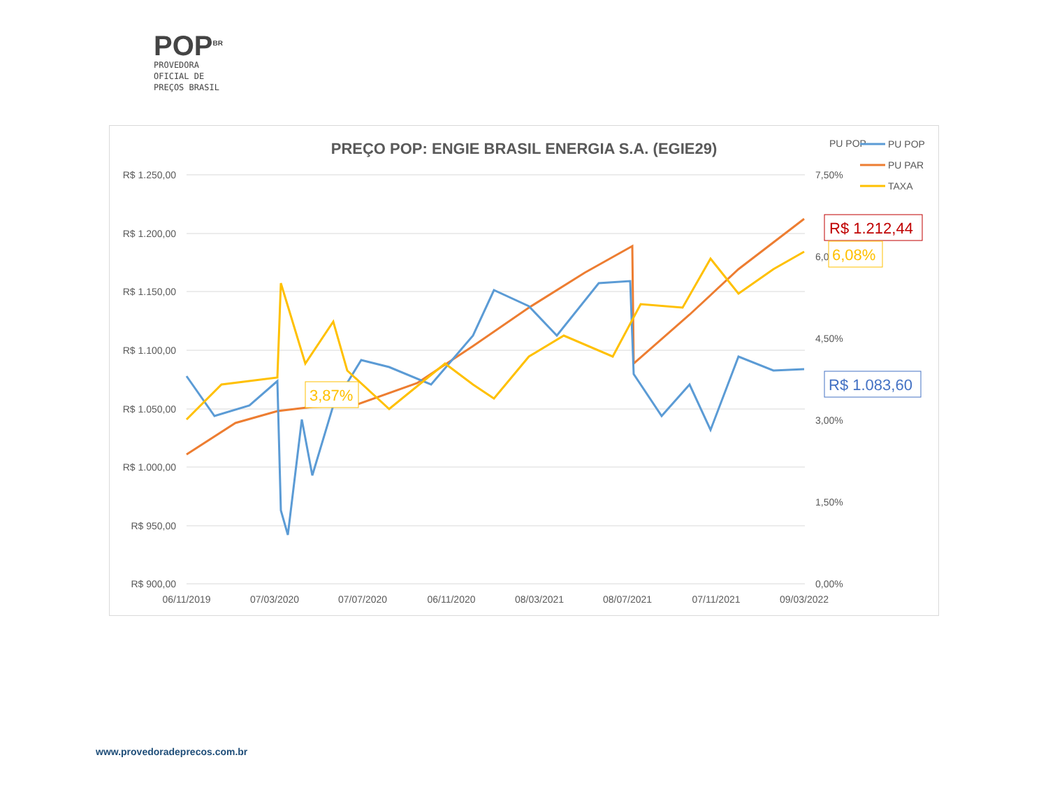POP<sup>BR</sup>
PROVEDORA
OFICIAL DE
PREÇOS BRASIL
PREÇO POP: ENGIE BRASIL ENERGIA S.A. (EGIE29)
R$ 1.250,00
R$ 1.200,00
R$ 1.150,00
R$ 1.100,00
R$ 1.050,00
R$ 1.000,00
R$ 950,00
R$ 900,00
7,50%
6,00%
4,50%
3,00%
1,50%
0,00%
06/11/2019
07/03/2020
07/07/2020
06/11/2020
08/03/2021
08/07/2021
07/11/2021
09/03/2022
PU POP
PU POP
PU PAR
TAXA
R$ 1.212,44
6,08%
R$ 1.083,60
3,87%
www.provedoradeprecos.com.br